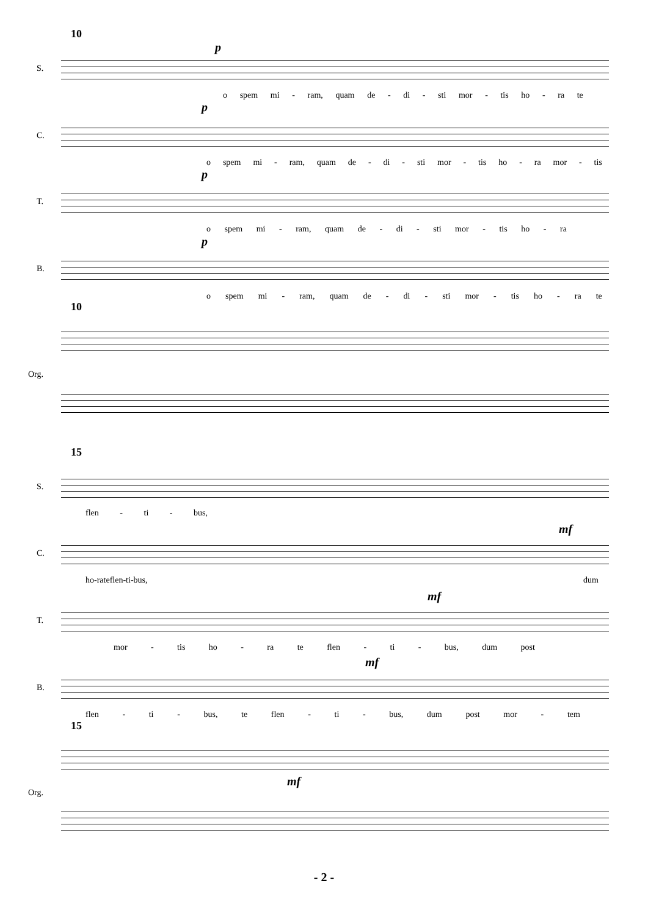10
p
S.
o spem mi - ram, quam de - di - sti mor - tis ho - ra te
p
C.
o spem mi - ram, quam de - di - sti mor - tis ho - ra mor - tis
p
T.
o spem mi - ram, quam de - di - sti mor - tis ho - ra
p
B.
o spem mi - ram, quam de - di - sti mor - tis ho - ra te
10
Org.
15
S.
flen - ti - bus,
mf
C.
ho - ra te flen - ti - bus, dum
mf
T.
mor - tis ho - ra te flen - ti - bus, dum post
mf
B.
flen - ti - bus, te flen - ti - bus, dum post mor - tem
15
mf
Org.
- 2 -